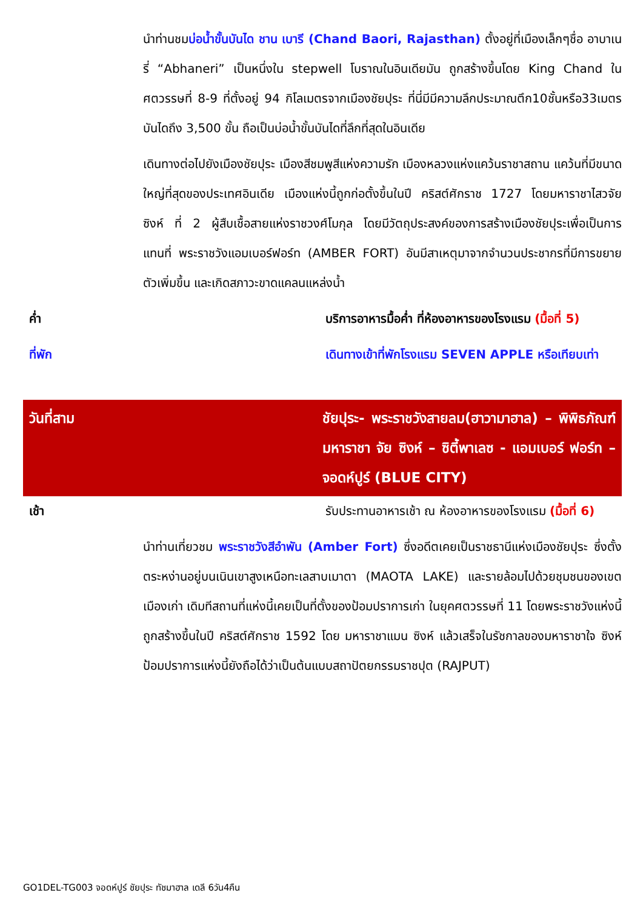นำท่านชมบ่อน้ำขั้นบันได ชาน เบารี (Chand Baori, Rajasthan) ตั้งอยู่ที่เมืองเล็กๆชื่อ อาบาเนรี่ “Abhaneri” เป็นหนึ่งใน stepwell โบราณในอินเดียมัน ถูกสร้างขึ้นโดย King Chand ในศตวรรษที่ 8-9 ที่ตั้งอยู่ 94 กิโลเมตรจากเมืองชัยปุระ ที่นี่มีมีความลึกประมาณตึก10ชั้นหรือ33เมตร บันไดถึง 3,500 ขั้น ถือเป็นบ่อน้ำขั้นบันไดที่ลึกที่สุดในอินเดีย
เดินทางต่อไปยังเมืองชัยปุระ เมืองสีชมพูสีแห่งความรัก เมืองหลวงแห่งแคว้นราชาสถาน แคว้นที่มีขนาดใหญ่ที่สุดของประเทศอินเดีย เมืองแห่งนี้ถูกก่อตั้งขึ้นในปี คริสต์ศักราช 1727 โดยมหาราชาไสวจัย ซิงห์ ที่ 2 ผู้สืบเชื้อสายแห่งราชวงศ์โมกุล โดยมีวัตถุประสงค์ของการสร้างเมืองชัยปุระเพื่อเป็นการแทนที่ พระราชวังแอมเบอร์ฟอร์ท (AMBER FORT) อันมีสาเหตุมาจากจำนวนประชากรที่มีการขยายตัวเพิ่มขึ้น และเกิดสภาวะขาดแคลนแหล่งน้ำ
ค่ำ บริการอาหารมื้อค่ำ ที่ห้องอาหารของโรงแรม (มื้อที่ 5)
ที่พัก เดินทางเข้าที่พักโรงแรม SEVEN APPLE หรือเทียบเท่า
วันที่สาม ชัยปุระ- พระราชวังสายลม(ฮาวามาฮาล) – พิพิธภัณฑ์ มหาราชา จัย ซิงห์ – ซิตี้พาเลซ - แอมเบอร์ ฟอร์ท – จอดห์ปูร์ (BLUE CITY)
เช้า รับประทานอาหารเช้า ณ ห้องอาหารของโรงแรม (มื้อที่ 6)
นำท่านเที่ยวชม พระราชวังสีอำพัน (Amber Fort) ซึ่งอดีตเคยเป็นราชธานีแห่งเมืองชัยปุระ ซึ่งตั้งตระหง่านอยู่บนเนินเขาสูงเหนือทะเลสาบเมาตา (MAOTA LAKE) และรายล้อมไปด้วยชุมชนของเขตเมืองเก่า เดิมทีสถานที่แห่งนี้เคยเป็นที่ตั้งของป้อมปราการเก่า ในยุคศตวรรษที่ 11 โดยพระราชวังแห่งนี้ถูกสร้างขึ้นในปี คริสต์ศักราช 1592 โดย มหาราชาแมน ซิงห์ แล้วเสร็จในรัชกาลของมหาราชาใจ ซิงห์ ป้อมปราการแห่งนี้ยังถือได้ว่าเป็นต้นแบบสถาปัตยกรรมราชปุต (RAJPUT)
GO1DEL-TG003 จอดห์ปูร์ ชัยปุระ ทัชมาฮาล เดลี 6วัน4คืน